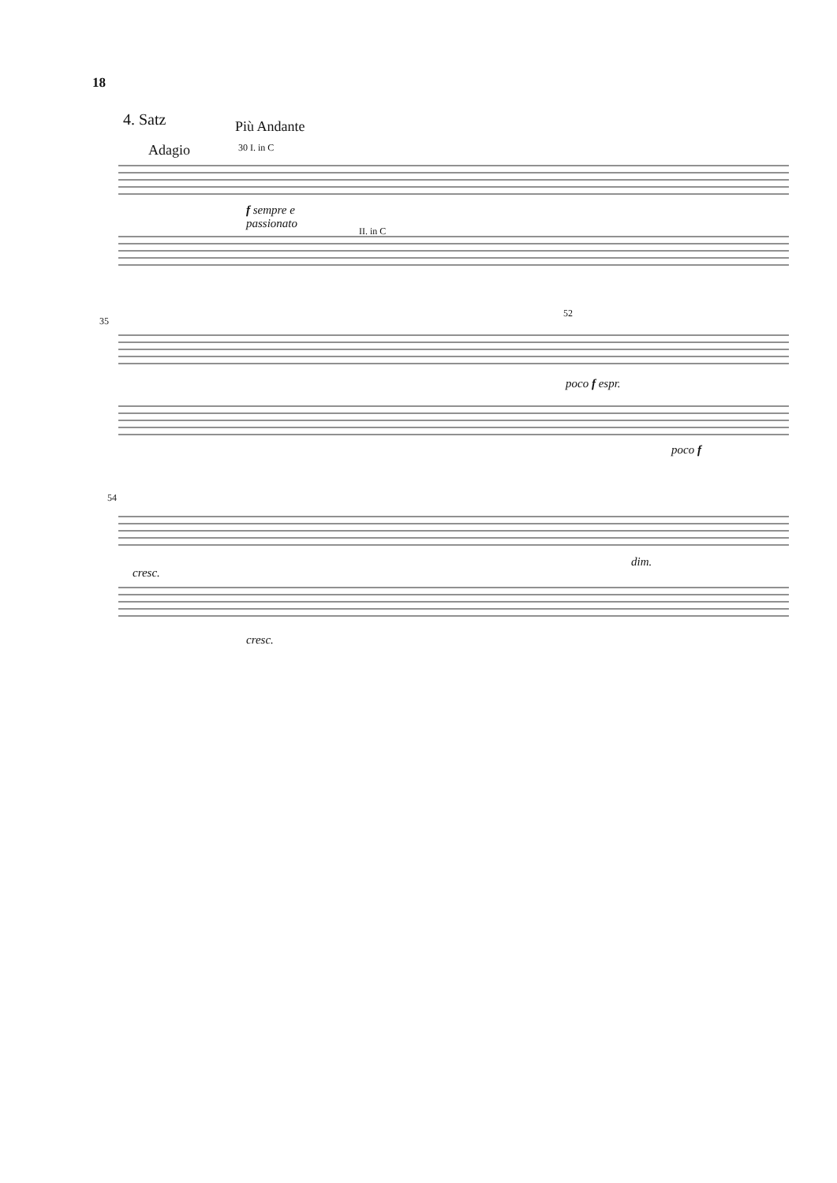18
4. Satz Più Andante
Adagio 30 I. in C
f sempre e
passionato
II. in C
35
52
poco f espr.
poco f
54
cresc.
dim.
cresc.